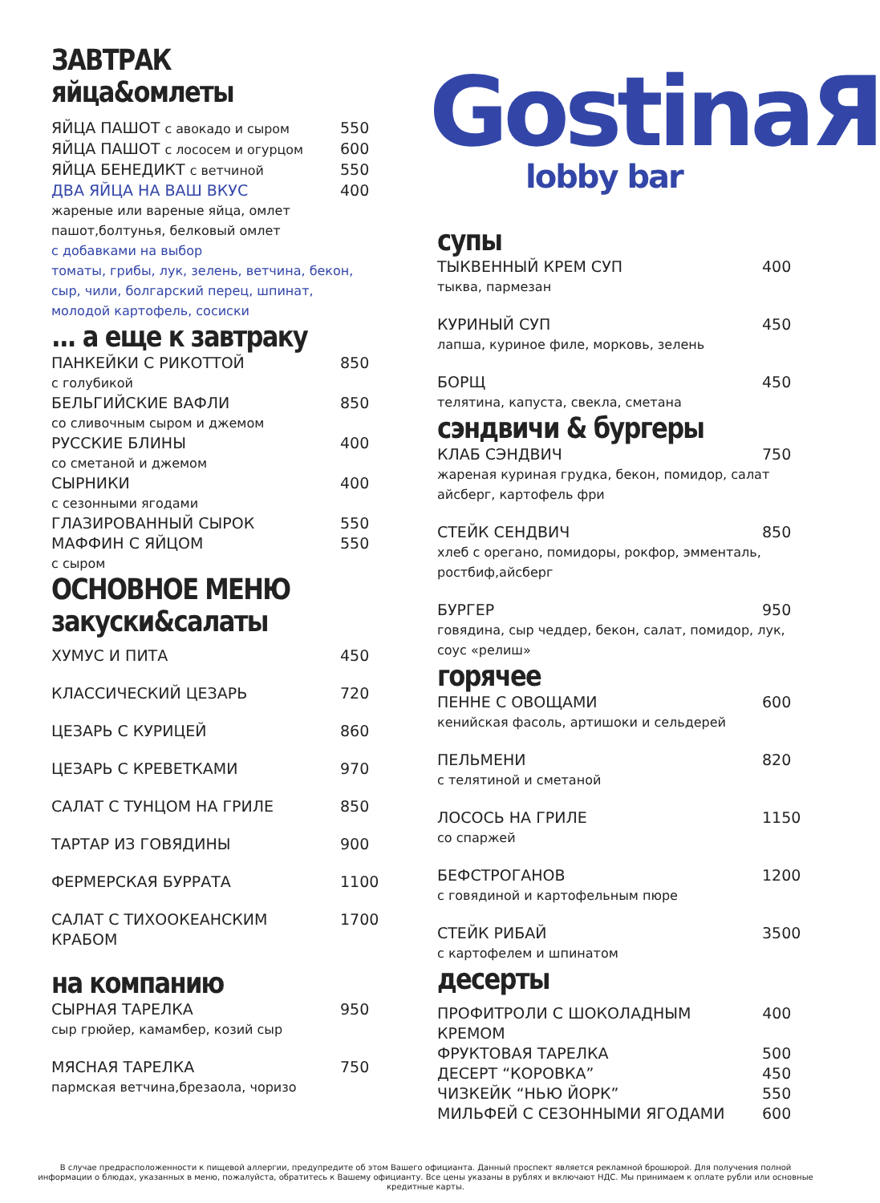GostinaЯ
lobby bar
ЗАВТРАК
яйца&омлеты
ЯЙЦА ПАШОТ с авокадо и сыром 550
ЯЙЦА ПАШОТ с лососем и огурцом 600
ЯЙЦА БЕНЕДИКТ с ветчиной 550
ДВА ЯЙЦА НА ВАШ ВКУС 400
жареные или вареные яйца, омлет пашот,болтунья, белковый омлет
с добавками на выбор
томаты, грибы, лук, зелень, ветчина, бекон, сыр, чили, болгарский перец, шпинат, молодой картофель, сосиски
... а еще к завтраку
ПАНКЕЙКИ С РИКОТТОЙ 850
с голубикой
БЕЛЬГИЙСКИЕ ВАФЛИ 850
со сливочным сыром и джемом
РУССКИЕ БЛИНЫ 400
со сметаной и джемом
СЫРНИКИ 400
с сезонными ягодами
ГЛАЗИРОВАННЫЙ СЫРОК 550
МАФФИН С ЯЙЦОМ 550
с сыром
ОСНОВНОЕ МЕНЮ
закуски&салаты
ХУМУС И ПИТА 450
КЛАССИЧЕСКИЙ ЦЕЗАРЬ 720
ЦЕЗАРЬ С КУРИЦЕЙ 860
ЦЕЗАРЬ С КРЕВЕТКАМИ 970
САЛАТ С ТУНЦОМ НА ГРИЛЕ 850
ТАРТАР ИЗ ГОВЯДИНЫ 900
ФЕРМЕРСКАЯ БУРРАТА 1100
САЛАТ С ТИХООКЕАНСКИМ
КРАБОМ 1700
на компанию
СЫРНАЯ ТАРЕЛКА 950
сыр грюйер, камамбер, козий сыр
МЯСНАЯ ТАРЕЛКА 750
пармская ветчина,брезаола, чоризо
супы
ТЫКВЕННЫЙ КРЕМ СУП 400
тыква, пармезан
КУРИНЫЙ СУП 450
лапша, куриное филе, морковь, зелень
БОРЩ 450
телятина, капуста, свекла, сметана
сэндвичи & бургеры
КЛАБ СЭНДВИЧ 750
жареная куриная грудка, бекон, помидор, салат айсберг, картофель фри
СТЕЙК СЕНДВИЧ 850
хлеб с орегано, помидоры, рокфор, эмменталь, ростбиф,айсберг
БУРГЕР 950
говядина, сыр чеддер, бекон, салат, помидор, лук, соус «релиш»
горячее
ПЕННЕ С ОВОЩАМИ 600
кенийская фасоль, артишоки и сельдерей
ПЕЛЬМЕНИ 820
с телятиной и сметаной
ЛОСОСЬ НА ГРИЛЕ 1150
со спаржей
БЕФСТРОГАНОВ 1200
с говядиной и картофельным пюре
СТЕЙК РИБАЙ 3500
с картофелем и шпинатом
десерты
ПРОФИТРОЛИ С ШОКОЛАДНЫМ КРЕМОМ 400
ФРУКТОВАЯ ТАРЕЛКА 500
ДЕСЕРТ “КОРОВКА” 450
ЧИЗКЕЙК “НЬЮ ЙОРК” 550
МИЛЬФЕЙ С СЕЗОННЫМИ ЯГОДАМИ 600
В случае предрасположенности к пищевой аллергии, предупредите об этом Вашего официанта. Данный проспект является рекламной брошюрой. Для получения полной информации о блюдах, указанных в меню, пожалуйста, обратитесь к Вашему официанту. Все цены указаны в рублях и включают НДС. Мы принимаем к оплате рубли или основные кредитные карты.